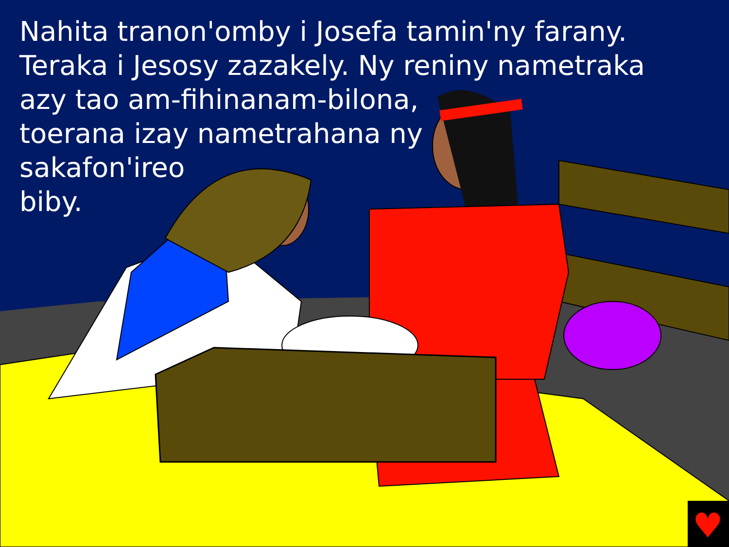♥
Nahita tranon'omby i Josefa tamin'ny farany.
Teraka i Jesosy zazakely. Ny reniny nametraka
azy tao am-fihinanam-bilona,
toerana izay nametrahana ny
sakafon'ireo
biby.